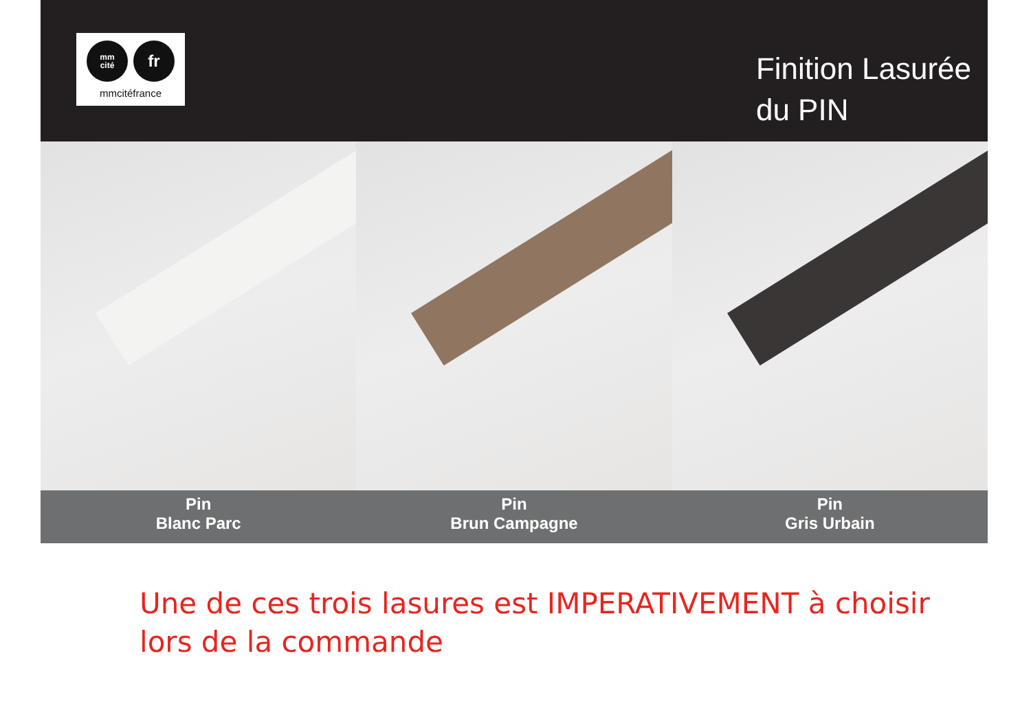mm
cité
fr
mmcitéfrance
Finition Lasurée
du PIN
Pin
Blanc Parc
Pin
Brun Campagne
Pin
Gris Urbain
Une de ces trois lasures est IMPERATIVEMENT à choisir
lors de la commande